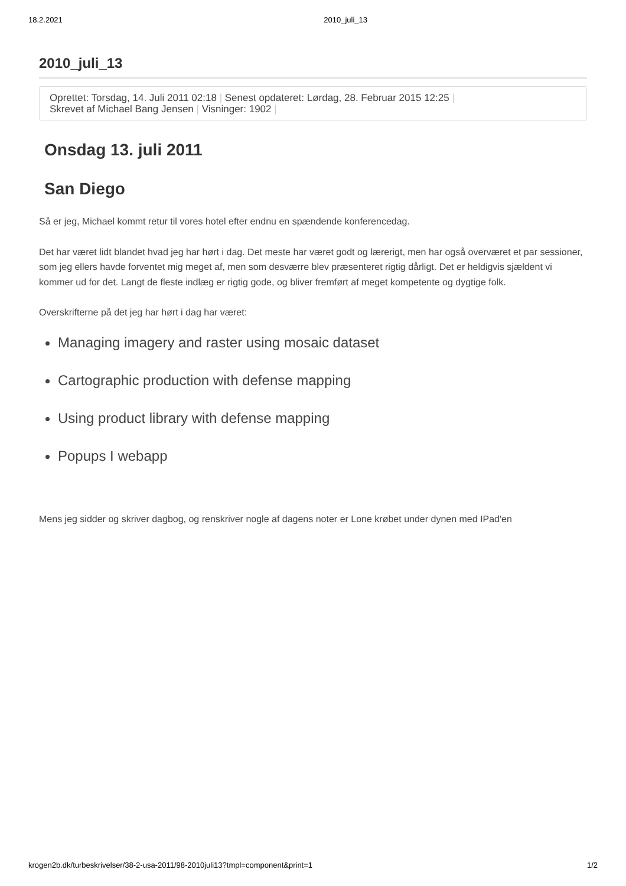18.2.2021 2010_juli_13
2010_juli_13
Oprettet: Torsdag, 14. Juli 2011 02:18 | Senest opdateret: Lørdag, 28. Februar 2015 12:25 |
Skrevet af Michael Bang Jensen | Visninger: 1902 |
Onsdag 13. juli 2011
San Diego
Så er jeg, Michael kommt retur til vores hotel efter endnu en spændende konferencedag.
Det har været lidt blandet hvad jeg har hørt i dag. Det meste har været godt og lærerigt, men har også overværet et par sessioner, som jeg ellers havde forventet mig meget af, men som desværre blev præsenteret rigtig dårligt. Det er heldigvis sjældent vi kommer ud for det. Langt de fleste indlæg er rigtig gode, og bliver fremført af meget kompetente og dygtige folk.
Overskrifterne på det jeg har hørt i dag har været:
Managing imagery and raster using mosaic dataset
Cartographic production with defense mapping
Using product library with defense mapping
Popups I webapp
Mens jeg sidder og skriver dagbog, og renskriver nogle af dagens noter er Lone krøbet under dynen med IPad'en
krogen2b.dk/turbeskrivelser/38-2-usa-2011/98-2010juli13?tmpl=component&print=1 1/2